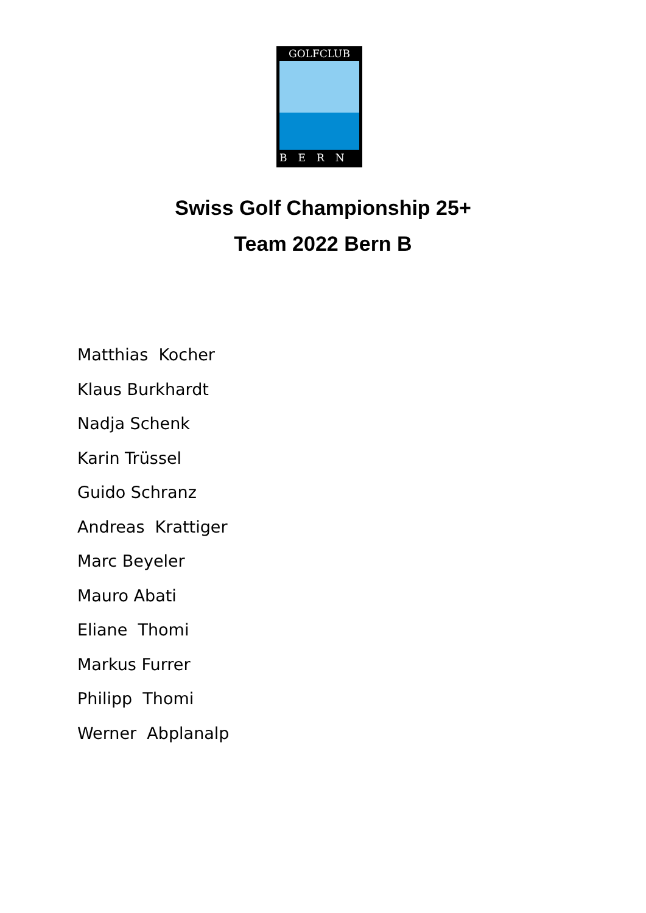GOLFCLUB
BERN
Swiss Golf Championship 25+
Team 2022 Bern B
Matthias Kocher Klaus Burkhardt Nadja Schenk Karin Trüssel Guido Schranz Andreas Krattiger Marc Beyeler Mauro Abati Eliane Thomi Markus Furrer Philipp Thomi Werner Abplanalp